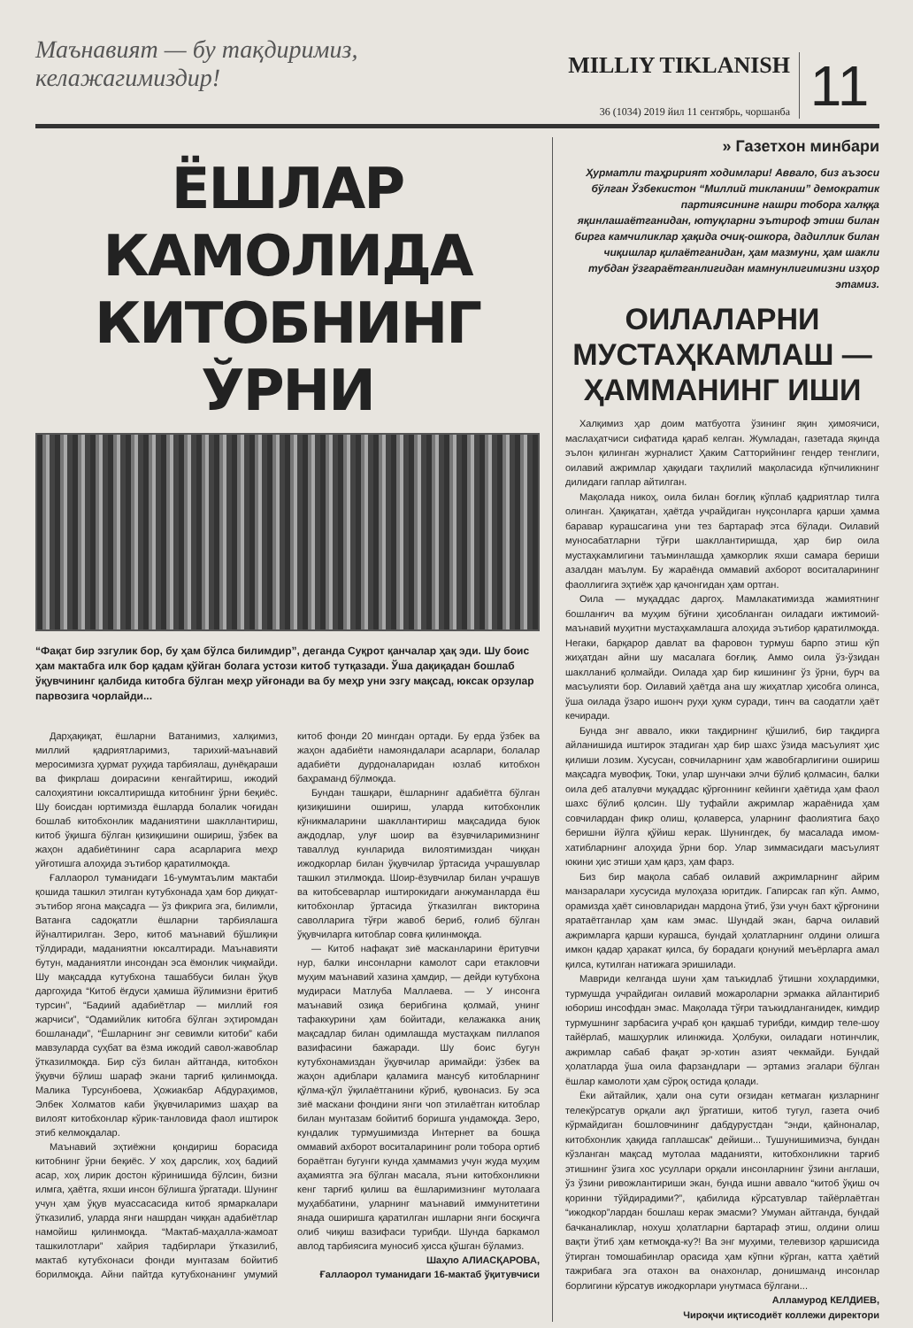Маънавият — бу тақдиримиз, келажагимиздир!
MILLIY TIKLANISH
36 (1034) 2019 йил 11 сентябрь, чоршанба
11
ЁШЛАР КАМОЛИДА КИТОБНИНГ ЎРНИ
“Фақат бир эзгулик бор, бу ҳам бўлса билимдир”, деганда Суқрот қанчалар ҳақ эди. Шу боис ҳам мактабга илк бор қадам қўйган болага устози китоб тутқазади. Ўша дақиқадан бошлаб ўқувчининг қалбида китобга бўлган меҳр уйғонади ва бу меҳр уни эзгу мақсад, юксак орзулар парвозига чорлайди...
Дарҳақиқат, ёшларни Ватанимиз, халқимиз, миллий қадриятларимиз, тарихий-маънавий меросимизга ҳурмат руҳида тарбиялаш, дунёқараши ва фикрлаш доирасини кенгайтириш, ижодий салоҳиятини юксалтиришда китобнинг ўрни беқиёс. Шу боисдан юртимизда ёшларда болалик чоғидан бошлаб китобхонлик маданиятини шакллантириш, китоб ўқишга бўлган қизиқишини ошириш, ўзбек ва жаҳон адабиётининг сара асарларига меҳр уйғотишга алоҳида эътибор қаратилмоқда.
Ғаллаорол туманидаги 16-умумтаълим мактаби қошида ташкил этилган кутубхонада ҳам бор диққат-эътибор ягона мақсадга — ўз фикрига эга, билимли, Ватанга садоқатли ёшларни тарбиялашга йўналтирилган. Зеро, китоб маънавий бўшлиқни тўлдиради, маданиятни юксалтиради. Маънавияти бутун, маданиятли инсондан эса ёмонлик чиқмайди. Шу мақсадда кутубхона ташаббуси билан ўқув даргоҳида “Китоб ёғдуси ҳамиша йўлимизни ёритиб турсин”, “Бадиий адабиётлар — миллий ғоя жарчиси”, “Одамийлик китобга бўлган эҳтиромдан бошланади”, “Ёшларнинг энг севимли китоби” каби мавзуларда суҳбат ва ёзма ижодий савол-жавоблар ўтказилмоқда. Бир сўз билан айтганда, китобхон ўқувчи бўлиш шараф экани тарғиб қилинмоқда. Малика Турсунбоева, Ҳожиакбар Абдураҳимов, Элбек Холматов каби ўқувчиларимиз шаҳар ва вилоят китобхонлар кўрик-танловида фаол иштирок этиб келмоқдалар.
Маънавий эҳтиёжни қондириш борасида китобнинг ўрни беқиёс. У хоҳ дарслик, хоҳ бадиий асар, хоҳ лирик достон кўринишида бўлсин, бизни илмга, ҳаётга, яхши инсон бўлишга ўргатади. Шунинг учун ҳам ўқув муассасасида китоб ярмаркалари ўтказилиб, уларда янги нашрдан чиққан адабиётлар намойиш қилинмоқда. “Мактаб-маҳалла-жамоат ташкилотлари” хайрия тадбирлари ўтказилиб, мактаб кутубхонаси фонди мунтазам бойитиб борилмоқда. Айни пайтда кутубхонанинг умумий китоб фонди 20 мингдан ортади. Бу ерда ўзбек ва жаҳон адабиёти намояндалари асарлари, болалар адабиёти дурдоналаридан юзлаб китобхон баҳраманд бўлмоқда.
Бундан ташқари, ёшларнинг адабиётга бўлган қизиқишини ошириш, уларда китобхонлик кўникмаларини шакллантириш мақсадида буюк аждодлар, улуғ шоир ва ёзувчиларимизнинг таваллуд кунларида вилоятимиздан чиққан ижодкорлар билан ўқувчилар ўртасида учрашувлар ташкил этилмоқда. Шоир-ёзувчилар билан учрашув ва китобсеварлар иштирокидаги анжуманларда ёш китобхонлар ўртасида ўтказилган викторина саволларига тўғри жавоб бериб, ғолиб бўлган ўқувчиларга китоблар совға қилинмоқда.
— Китоб нафақат зиё масканларини ёритувчи нур, балки инсонларни камолот сари етакловчи муҳим маънавий хазина ҳамдир, — дейди кутубхона мудираси Матлуба Маллаева. — У инсонга маънавий озиқа берибгина қолмай, унинг тафаккурини ҳам бойитади, келажакка аниқ мақсадлар билан одимлашда мустаҳкам пиллапоя вазифасини бажаради. Шу боис бугун кутубхонамиздан ўқувчилар аримайди: ўзбек ва жаҳон адиблари қаламига мансуб китобларнинг қўлма-қўл ўқилаётганини кўриб, қувонасиз. Бу эса зиё маскани фондини янги чоп этилаётган китоблар билан мунтазам бойитиб боришга ундамоқда. Зеро, кундалик турмушимизда Интернет ва бошқа оммавий ахборот воситаларининг роли тобора ортиб бораётган бугунги кунда ҳаммамиз учун жуда муҳим аҳамиятга эга бўлган масала, яъни китобхонликни кенг тарғиб қилиш ва ёшларимизнинг мутолаага муҳаббатини, уларнинг маънавий иммунитетини янада оширишга қаратилган ишларни янги босқичга олиб чиқиш вазифаси турибди. Шунда баркамол авлод тарбиясига муносиб ҳисса қўшган бўламиз.
Шаҳло АЛИАСҚАРОВА,
Ғаллаорол туманидаги 16-мактаб ўқитувчиси
» Газетхон минбари
Ҳурматли таҳририят ходимлари! Аввало, биз аъзоси бўлган Ўзбекистон “Миллий тикланиш” демократик партиясининг нашри тобора халққа яқинлашаётганидан, ютуқларни эътироф этиш билан бирга камчиликлар ҳақида очиқ-ошкора, дадиллик билан чиқишлар қилаётганидан, ҳам мазмуни, ҳам шакли тубдан ўзгараётганлигидан мамнунлигимизни изҳор этамиз.
ОИЛАЛАРНИ МУСТАҲКАМЛАШ — ҲАММАНИНГ ИШИ
Халқимиз ҳар доим матбуотга ўзининг яқин ҳимоячиси, маслаҳатчиси сифатида қараб келган. Жумладан, газетада яқинда эълон қилинган журналист Ҳаким Сатторийнинг гендер тенглиги, оилавий ажримлар ҳақидаги таҳлилий мақоласида кўпчиликнинг дилидаги гаплар айтилган.
Мақолада никоҳ, оила билан боғлиқ кўплаб қадриятлар тилга олинган. Ҳақиқатан, ҳаётда учрайдиган нуқсонларга қарши ҳамма баравар курашсагина уни тез бартараф этса бўлади. Оилавий муносабатларни тўғри шакллантиришда, ҳар бир оила мустаҳкамлигини таъминлашда ҳамкорлик яхши самара бериши азалдан маълум. Бу жараёнда оммавий ахборот воситаларининг фаоллигига эҳтиёж ҳар қачонгидан ҳам ортган.
Оила — муқаддас даргоҳ. Мамлакатимизда жамиятнинг бошланғич ва муҳим бўғини ҳисобланган оиладаги ижтимоий-маънавий муҳитни мустаҳкамлашга алоҳида эътибор қаратилмоқда. Негаки, барқарор давлат ва фаровон турмуш барпо этиш кўп жиҳатдан айни шу масалага боғлиқ. Аммо оила ўз-ўзидан шаклланиб қолмайди. Оилада ҳар бир кишининг ўз ўрни, бурч ва масъулияти бор. Оилавий ҳаётда ана шу жиҳатлар ҳисобга олинса, ўша оилада ўзаро ишонч руҳи ҳукм суради, тинч ва саодатли ҳаёт кечиради.
Бунда энг аввало, икки тақдирнинг қўшилиб, бир тақдирга айланишида иштирок этадиган ҳар бир шахс ўзида масъулият ҳис қилиши лозим. Хусусан, совчиларнинг ҳам жавобгарлигини ошириш мақсадга мувофиқ. Токи, улар шунчаки элчи бўлиб қолмасин, балки оила деб аталувчи муқаддас қўрғоннинг кейинги ҳаётида ҳам фаол шахс бўлиб қолсин. Шу туфайли ажримлар жараёнида ҳам совчилардан фикр олиш, қолаверса, уларнинг фаолиятига баҳо беришни йўлга қўйиш керак. Шунингдек, бу масалада имом-хатибларнинг алоҳида ўрни бор. Улар зиммасидаги масъулият юкини ҳис этиши ҳам қарз, ҳам фарз.
Биз бир мақола сабаб оилавий ажримларнинг айрим манзаралари хусусида мулоҳаза юритдик. Гапирсак гап кўп. Аммо, орамизда ҳаёт синовларидан мардона ўтиб, ўзи учун бахт қўрғонини яратаётганлар ҳам кам эмас. Шундай экан, барча оилавий ажримларга қарши курашса, бундай ҳолатларнинг олдини олишга имкон қадар ҳаракат қилса, бу борадаги қонуний меъёрларга амал қилса, кутилган натижага эришилади.
Мавриди келганда шуни ҳам таъкидлаб ўтишни хоҳлардимки, турмушда учрайдиган оилавий можароларни эрмакка айлантириб юбориш инсофдан эмас. Мақолада тўғри таъкидланганидек, кимдир турмушнинг зарбасига учраб қон қақшаб турибди, кимдир теле-шоу тайёрлаб, машҳурлик илинжида. Ҳолбуки, оиладаги нотинчлик, ажримлар сабаб фақат эр-хотин азият чекмайди. Бундай ҳолатларда ўша оила фарзандлари — эртамиз эгалари бўлган ёшлар камолоти ҳам сўроқ остида қолади.
Ёки айтайлик, ҳали она сути оғзидан кетмаган қизларнинг телекўрсатув орқали ақл ўргатиши, китоб тугул, газета очиб кўрмайдиган бошловчининг дабдурустдан “энди, қайноналар, китобхонлик ҳақида гаплашсак” дейиши... Тушунишимизча, бундан кўзланган мақсад мутолаа маданияти, китобхонликни тарғиб этишнинг ўзига хос усуллари орқали инсонларнинг ўзини англаши, ўз ўзини ривожлантириши экан, бунда ишни аввало “китоб ўқиш оч қоринни тўйдирадими?”, қабилида кўрсатувлар тайёрлаётган “ижодкор”лардан бошлаш керак эмасми? Умуман айтганда, бундай бачканаликлар, нохуш ҳолатларни бартараф этиш, олдини олиш вақти ўтиб ҳам кетмоқда-ку?! Ва энг муҳими, телевизор қаршисида ўтирган томошабинлар орасида ҳам кўпни кўрган, катта ҳаётий тажрибага эга отахон ва онахонлар, донишманд инсонлар борлигини кўрсатув ижодкорлари унутмаса бўлгани...
Алламурод КЕЛДИЕВ,
Чироқчи иқтисодиёт коллежи директори